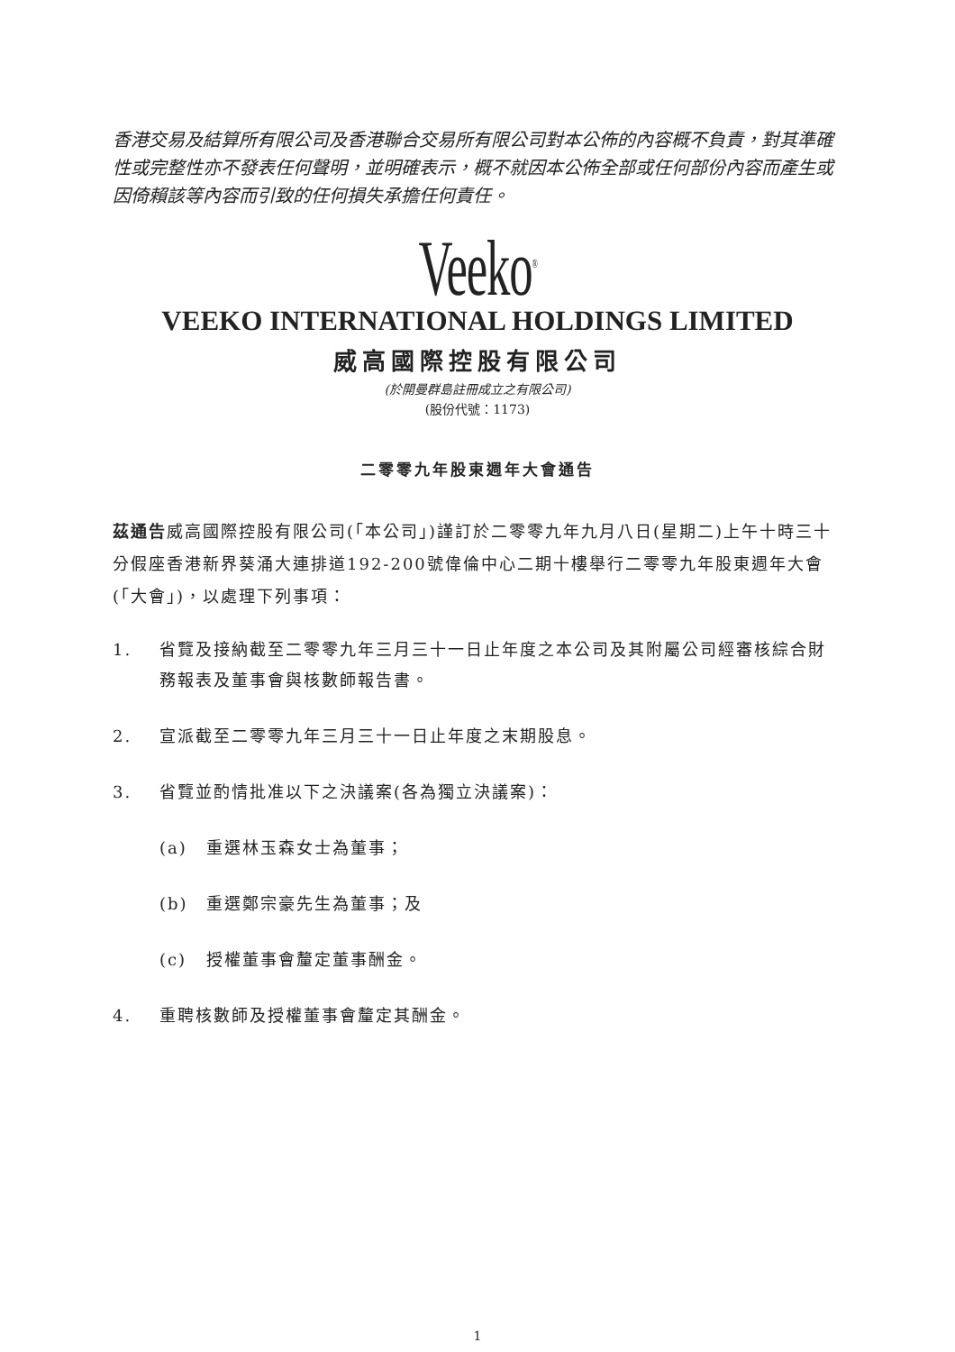香港交易及結算所有限公司及香港聯合交易所有限公司對本公佈的內容概不負責，對其準確性或完整性亦不發表任何聲明，並明確表示，概不就因本公佈全部或任何部份內容而產生或因倚賴該等內容而引致的任何損失承擔任何責任。
Veeko<sup>®</sup>
VEEKO INTERNATIONAL HOLDINGS LIMITED
威高國際控股有限公司
(於開曼群島註冊成立之有限公司)
(股份代號：1173)
二零零九年股東週年大會通告
茲通告威高國際控股有限公司(「本公司」)謹訂於二零零九年九月八日(星期二)上午十時三十分假座香港新界葵涌大連排道192-200號偉倫中心二期十樓舉行二零零九年股東週年大會(「大會」)，以處理下列事項：
1. 省覽及接納截至二零零九年三月三十一日止年度之本公司及其附屬公司經審核綜合財務報表及董事會與核數師報告書。
2. 宣派截至二零零九年三月三十一日止年度之末期股息。
3. 省覽並酌情批准以下之決議案(各為獨立決議案)：
(a) 重選林玉森女士為董事；
(b) 重選鄭宗豪先生為董事；及
(c) 授權董事會釐定董事酬金。
4. 重聘核數師及授權董事會釐定其酬金。
1